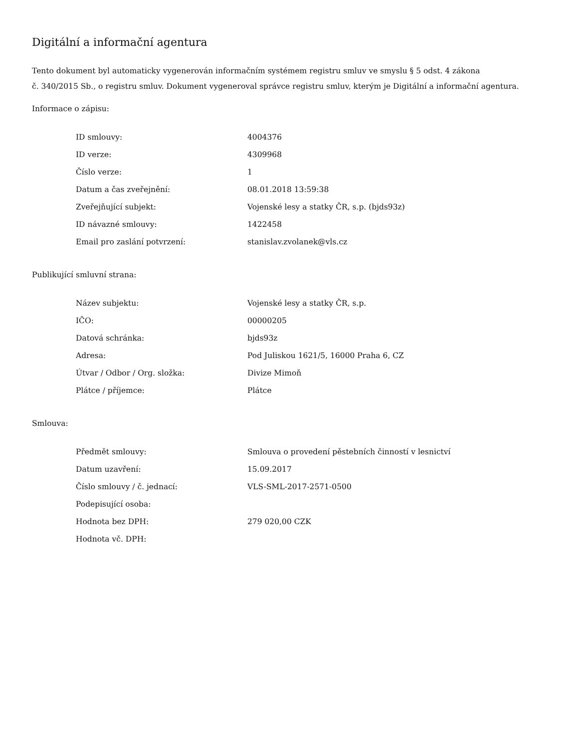Digitální a informační agentura
Tento dokument byl automaticky vygenerován informačním systémem registru smluv ve smyslu § 5 odst. 4 zákona
č. 340/2015 Sb., o registru smluv. Dokument vygeneroval správce registru smluv, kterým je Digitální a informační agentura.
Informace o zápisu:
| ID smlouvy: | 4004376 |
| ID verze: | 4309968 |
| Číslo verze: | 1 |
| Datum a čas zveřejnění: | 08.01.2018 13:59:38 |
| Zveřejňující subjekt: | Vojenské lesy a statky ČR, s.p. (bjds93z) |
| ID návazné smlouvy: | 1422458 |
| Email pro zaslání potvrzení: | stanislav.zvolanek@vls.cz |
Publikující smluvní strana:
| Název subjektu: | Vojenské lesy a statky ČR, s.p. |
| IČO: | 00000205 |
| Datová schránka: | bjds93z |
| Adresa: | Pod Juliskou 1621/5, 16000 Praha 6, CZ |
| Útvar / Odbor / Org. složka: | Divize Mimoň |
| Plátce / příjemce: | Plátce |
Smlouva:
| Předmět smlouvy: | Smlouva o provedení pěstebních činností v lesnictví |
| Datum uzavření: | 15.09.2017 |
| Číslo smlouvy / č. jednací: | VLS-SML-2017-2571-0500 |
| Podepisující osoba: | |
| Hodnota bez DPH: | 279 020,00 CZK |
| Hodnota vč. DPH: | |